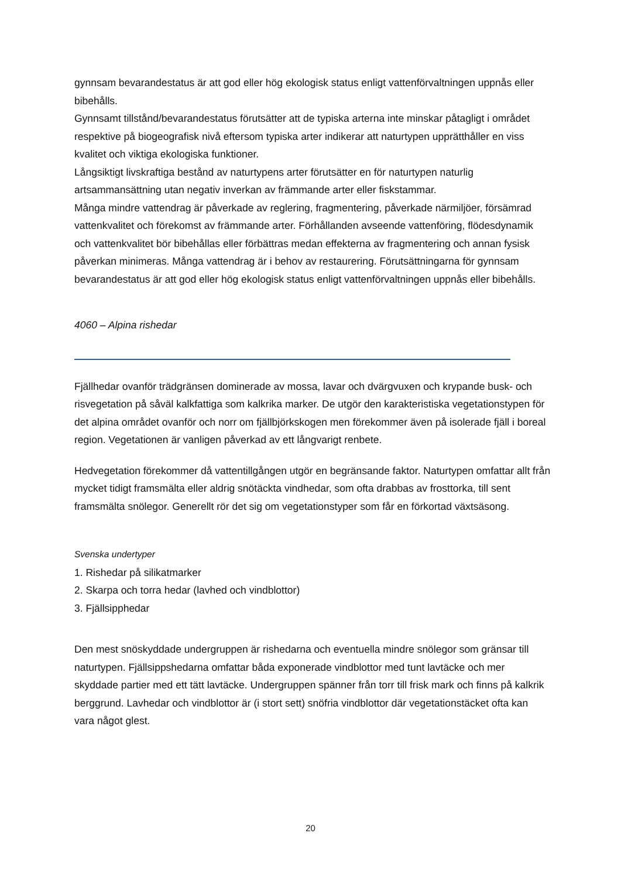gynnsam bevarandestatus är att god eller hög ekologisk status enligt vattenförvaltningen uppnås eller bibehålls.
Gynnsamt tillstånd/bevarandestatus förutsätter att de typiska arterna inte minskar påtagligt i området respektive på biogeografisk nivå eftersom typiska arter indikerar att naturtypen upprätthåller en viss kvalitet och viktiga ekologiska funktioner.
Långsiktigt livskraftiga bestånd av naturtypens arter förutsätter en för naturtypen naturlig artsammansättning utan negativ inverkan av främmande arter eller fiskstammar.
Många mindre vattendrag är påverkade av reglering, fragmentering, påverkade närmiljöer, försämrad vattenkvalitet och förekomst av främmande arter. Förhållanden avseende vattenföring, flödesdynamik och vattenkvalitet bör bibehållas eller förbättras medan effekterna av fragmentering och annan fysisk påverkan minimeras. Många vattendrag är i behov av restaurering. Förutsättningarna för gynnsam bevarandestatus är att god eller hög ekologisk status enligt vattenförvaltningen uppnås eller bibehålls.
4060 – Alpina rishedar
Fjällhedar ovanför trädgränsen dominerade av mossa, lavar och dvärgvuxen och krypande busk- och risvegetation på såväl kalkfattiga som kalkrika marker. De utgör den karakteristiska vegetationstypen för det alpina området ovanför och norr om fjällbjörkskogen men förekommer även på isolerade fjäll i boreal region. Vegetationen är vanligen påverkad av ett långvarigt renbete.
Hedvegetation förekommer då vattentillgången utgör en begränsande faktor. Naturtypen omfattar allt från mycket tidigt framsmälta eller aldrig snötäckta vindhedar, som ofta drabbas av frosttorka, till sent framsmälta snölegor. Generellt rör det sig om vegetationstyper som får en förkortad växtsäsong.
Svenska undertyper
1. Rishedar på silikatmarker
2. Skarpa och torra hedar (lavhed och vindblottor)
3. Fjällsipphedar
Den mest snöskyddade undergruppen är rishedarna och eventuella mindre snölegor som gränsar till naturtypen. Fjällsippshedarna omfattar båda exponerade vindblottor med tunt lavtäcke och mer skyddade partier med ett tätt lavtäcke. Undergruppen spänner från torr till frisk mark och finns på kalkrik berggrund. Lavhedar och vindblottor är (i stort sett) snöfria vindblottor där vegetationstäcket ofta kan vara något glest.
20